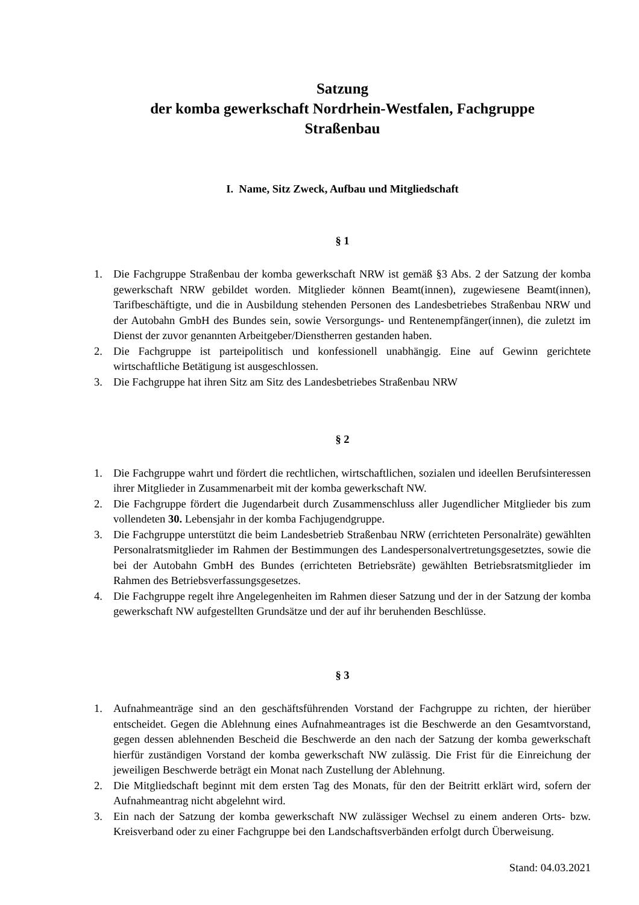Satzung
der komba gewerkschaft Nordrhein-Westfalen, Fachgruppe
Straßenbau
I. Name, Sitz Zweck, Aufbau und Mitgliedschaft
§ 1
1. Die Fachgruppe Straßenbau der komba gewerkschaft NRW ist gemäß §3 Abs. 2 der Satzung der komba gewerkschaft NRW gebildet worden. Mitglieder können Beamt(innen), zugewiesene Beamt(innen), Tarifbeschäftigte, und die in Ausbildung stehenden Personen des Landesbetriebes Straßenbau NRW und der Autobahn GmbH des Bundes sein, sowie Versorgungs- und Rentenempfänger(innen), die zuletzt im Dienst der zuvor genannten Arbeitgeber/Dienstherren gestanden haben.
2. Die Fachgruppe ist parteipolitisch und konfessionell unabhängig. Eine auf Gewinn gerichtete wirtschaftliche Betätigung ist ausgeschlossen.
3. Die Fachgruppe hat ihren Sitz am Sitz des Landesbetriebes Straßenbau NRW
§ 2
1. Die Fachgruppe wahrt und fördert die rechtlichen, wirtschaftlichen, sozialen und ideellen Berufsinteressen ihrer Mitglieder in Zusammenarbeit mit der komba gewerkschaft NW.
2. Die Fachgruppe fördert die Jugendarbeit durch Zusammenschluss aller Jugendlicher Mitglieder bis zum vollendeten 30. Lebensjahr in der komba Fachjugendgruppe.
3. Die Fachgruppe unterstützt die beim Landesbetrieb Straßenbau NRW (errichteten Personalräte) gewählten Personalratsmitglieder im Rahmen der Bestimmungen des Landespersonalvertretungsgesetztes, sowie die bei der Autobahn GmbH des Bundes (errichteten Betriebsräte) gewählten Betriebsratsmitglieder im Rahmen des Betriebsverfassungsgesetzes.
4. Die Fachgruppe regelt ihre Angelegenheiten im Rahmen dieser Satzung und der in der Satzung der komba gewerkschaft NW aufgestellten Grundsätze und der auf ihr beruhenden Beschlüsse.
§ 3
1. Aufnahmeanträge sind an den geschäftsführenden Vorstand der Fachgruppe zu richten, der hierüber entscheidet. Gegen die Ablehnung eines Aufnahmeantrages ist die Beschwerde an den Gesamtvorstand, gegen dessen ablehnenden Bescheid die Beschwerde an den nach der Satzung der komba gewerkschaft hierfür zuständigen Vorstand der komba gewerkschaft NW zulässig. Die Frist für die Einreichung der jeweiligen Beschwerde beträgt ein Monat nach Zustellung der Ablehnung.
2. Die Mitgliedschaft beginnt mit dem ersten Tag des Monats, für den der Beitritt erklärt wird, sofern der Aufnahmeantrag nicht abgelehnt wird.
3. Ein nach der Satzung der komba gewerkschaft NW zulässiger Wechsel zu einem anderen Orts- bzw. Kreisverband oder zu einer Fachgruppe bei den Landschaftsverbänden erfolgt durch Überweisung.
Stand: 04.03.2021